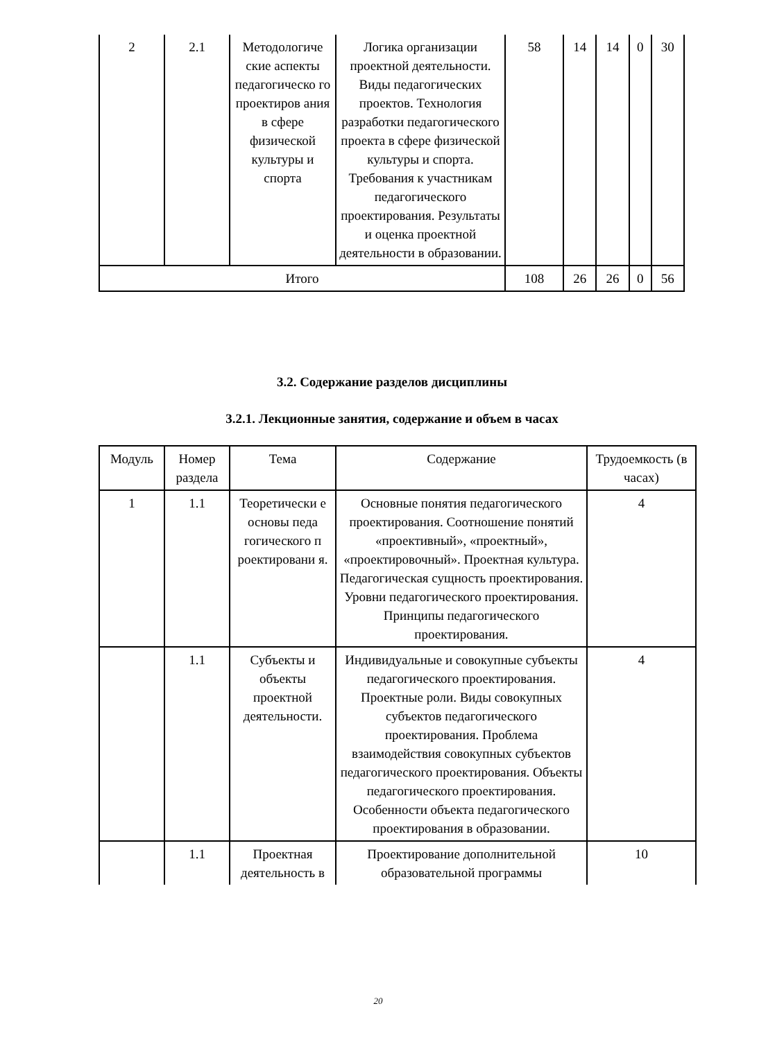| 2 | 2.1 | Методологиче ские аспекты педагогическо го проектиров ания в сфере физической культуры и спорта | Логика организации проектной деятельности. Виды педагогических проектов. Технология разработки педагогического проекта в сфере физической культуры и спорта. Требования к участникам педагогического проектирования. Результаты и оценка проектной деятельности в образовании. | 58 | 14 | 14 | 0 | 30 |
| Итого | | | | 108 | 26 | 26 | 0 | 56 |
3.2. Содержание разделов дисциплины
3.2.1. Лекционные занятия, содержание и объем в часах
| Модуль | Номер раздела | Тема | Содержание | Трудоемкость (в часах) |
| 1 | 1.1 | Теоретически е основы педа гогического п роектировани я. | Основные понятия педагогического проектирования. Соотношение понятий «проективный», «проектный», «проектировочный». Проектная культура. Педагогическая сущность проектирования. Уровни педагогического проектирования. Принципы педагогического проектирования. | 4 |
| | 1.1 | Субъекты и объекты проектной деятельности. | Индивидуальные и совокупные субъекты педагогического проектирования. Проектные роли. Виды совокупных субъектов педагогического проектирования. Проблема взаимодействия совокупных субъектов педагогического проектирования. Объекты педагогического проектирования. Особенности объекта педагогического проектирования в образовании. | 4 |
| | 1.1 | Проектная деятельность в | Проектирование дополнительной образовательной программы | 10 |
20